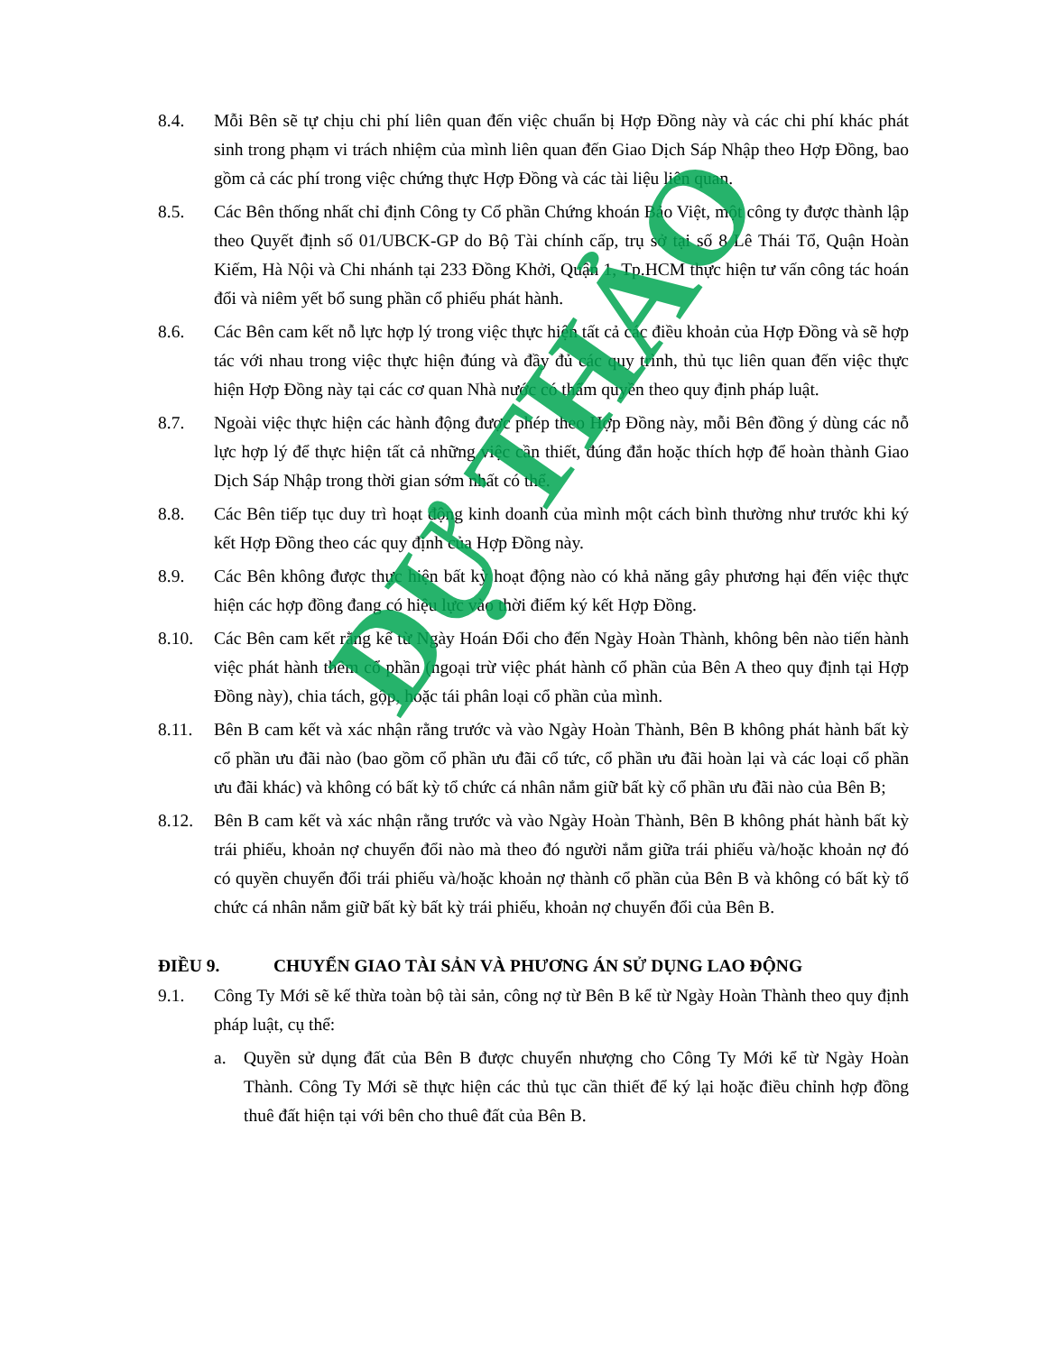8.4. Mỗi Bên sẽ tự chịu chi phí liên quan đến việc chuẩn bị Hợp Đồng này và các chi phí khác phát sinh trong phạm vi trách nhiệm của mình liên quan đến Giao Dịch Sáp Nhập theo Hợp Đồng, bao gồm cả các phí trong việc chứng thực Hợp Đồng và các tài liệu liên quan.
8.5. Các Bên thống nhất chỉ định Công ty Cổ phần Chứng khoán Bảo Việt, một công ty được thành lập theo Quyết định số 01/UBCK-GP do Bộ Tài chính cấp, trụ sở tại số 8 Lê Thái Tổ, Quận Hoàn Kiếm, Hà Nội và Chi nhánh tại 233 Đồng Khởi, Quận 1, Tp.HCM thực hiện tư vấn công tác hoán đổi và niêm yết bổ sung phần cổ phiếu phát hành.
8.6. Các Bên cam kết nỗ lực hợp lý trong việc thực hiện tất cả các điều khoản của Hợp Đồng và sẽ hợp tác với nhau trong việc thực hiện đúng và đầy đủ các quy trình, thủ tục liên quan đến việc thực hiện Hợp Đồng này tại các cơ quan Nhà nước có thẩm quyền theo quy định pháp luật.
8.7. Ngoài việc thực hiện các hành động được phép theo Hợp Đồng này, mỗi Bên đồng ý dùng các nỗ lực hợp lý để thực hiện tất cả những việc cần thiết, đúng đắn hoặc thích hợp để hoàn thành Giao Dịch Sáp Nhập trong thời gian sớm nhất có thể.
8.8. Các Bên tiếp tục duy trì hoạt động kinh doanh của mình một cách bình thường như trước khi ký kết Hợp Đồng theo các quy định của Hợp Đồng này.
8.9. Các Bên không được thực hiện bất kỳ hoạt động nào có khả năng gây phương hại đến việc thực hiện các hợp đồng đang có hiệu lực vào thời điểm ký kết Hợp Đồng.
8.10. Các Bên cam kết rằng kể từ Ngày Hoán Đổi cho đến Ngày Hoàn Thành, không bên nào tiến hành việc phát hành thêm cổ phần (ngoại trừ việc phát hành cổ phần của Bên A theo quy định tại Hợp Đồng này), chia tách, gộp, hoặc tái phân loại cổ phần của mình.
8.11. Bên B cam kết và xác nhận rằng trước và vào Ngày Hoàn Thành, Bên B không phát hành bất kỳ cổ phần ưu đãi nào (bao gồm cổ phần ưu đãi cổ tức, cổ phần ưu đãi hoàn lại và các loại cổ phần ưu đãi khác) và không có bất kỳ tổ chức cá nhân nắm giữ bất kỳ cổ phần ưu đãi nào của Bên B;
8.12. Bên B cam kết và xác nhận rằng trước và vào Ngày Hoàn Thành, Bên B không phát hành bất kỳ trái phiếu, khoản nợ chuyển đổi nào mà theo đó người nắm giữa trái phiếu và/hoặc khoản nợ đó có quyền chuyển đổi trái phiếu và/hoặc khoản nợ thành cổ phần của Bên B và không có bất kỳ tổ chức cá nhân nắm giữ bất kỳ bất kỳ trái phiếu, khoản nợ chuyển đổi của Bên B.
ĐIỀU 9. CHUYỂN GIAO TÀI SẢN VÀ PHƯƠNG ÁN SỬ DỤNG LAO ĐỘNG
9.1. Công Ty Mới sẽ kế thừa toàn bộ tài sản, công nợ từ Bên B kể từ Ngày Hoàn Thành theo quy định pháp luật, cụ thể:
a. Quyền sử dụng đất của Bên B được chuyển nhượng cho Công Ty Mới kể từ Ngày Hoàn Thành. Công Ty Mới sẽ thực hiện các thủ tục cần thiết để ký lại hoặc điều chỉnh hợp đồng thuê đất hiện tại với bên cho thuê đất của Bên B.
DỰ THẢO